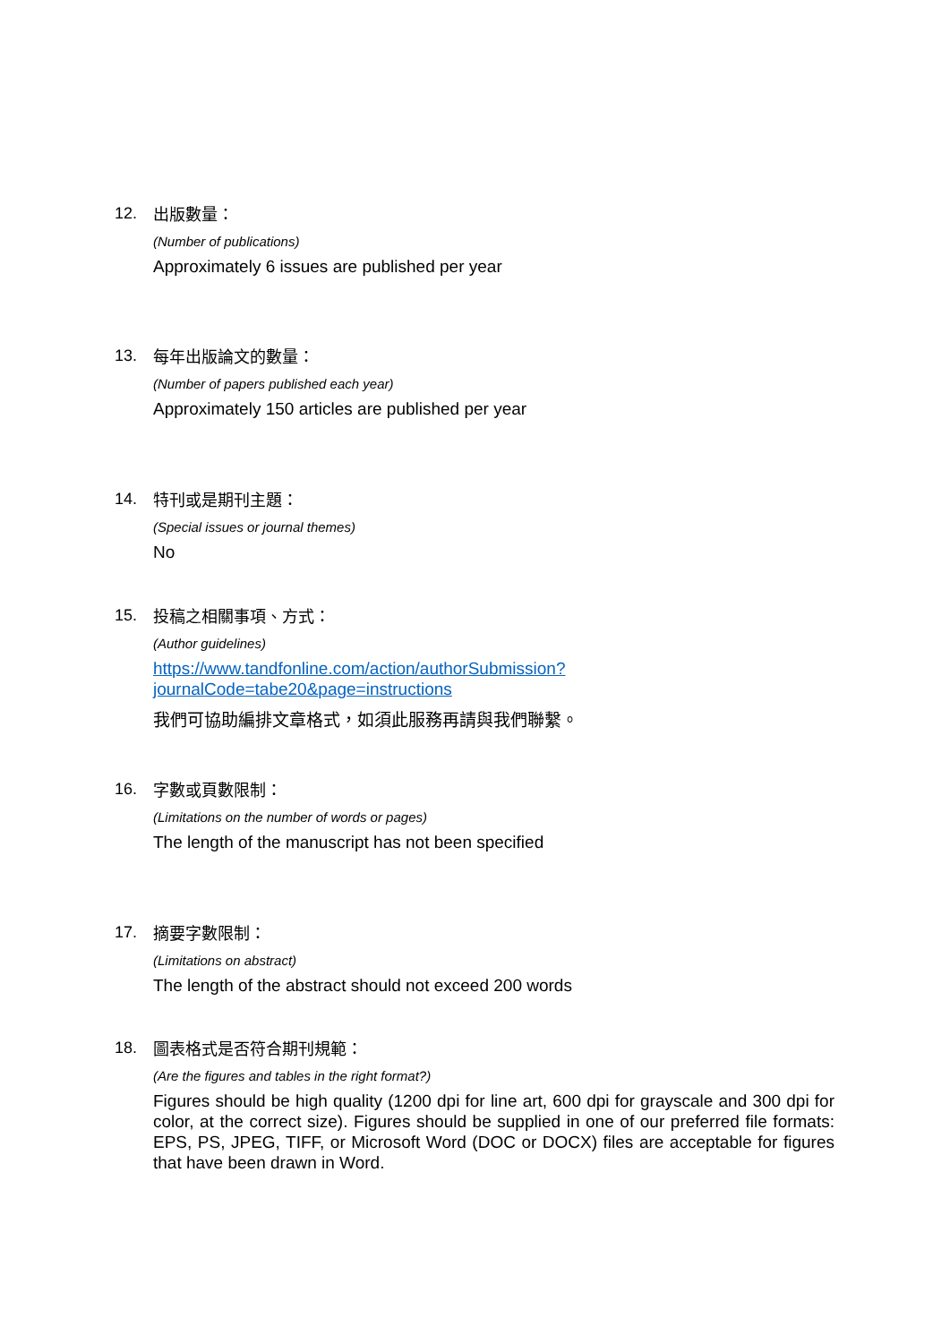12. 出版數量：
(Number of publications)
Approximately 6 issues are published per year
13. 每年出版論文的數量：
(Number of papers published each year)
Approximately 150 articles are published per year
14. 特刊或是期刊主題：
(Special issues or journal themes)
No
15. 投稿之相關事項、方式：
(Author guidelines)
https://www.tandfonline.com/action/authorSubmission?journalCode=tabe20&page=instructions
我們可協助編排文章格式，如須此服務再請與我們聯繫。
16. 字數或頁數限制：
(Limitations on the number of words or pages)
The length of the manuscript has not been specified
17. 摘要字數限制：
(Limitations on abstract)
The length of the abstract should not exceed 200 words
18. 圖表格式是否符合期刊規範：
(Are the figures and tables in the right format?)
Figures should be high quality (1200 dpi for line art, 600 dpi for grayscale and 300 dpi for color, at the correct size). Figures should be supplied in one of our preferred file formats: EPS, PS, JPEG, TIFF, or Microsoft Word (DOC or DOCX) files are acceptable for figures that have been drawn in Word.